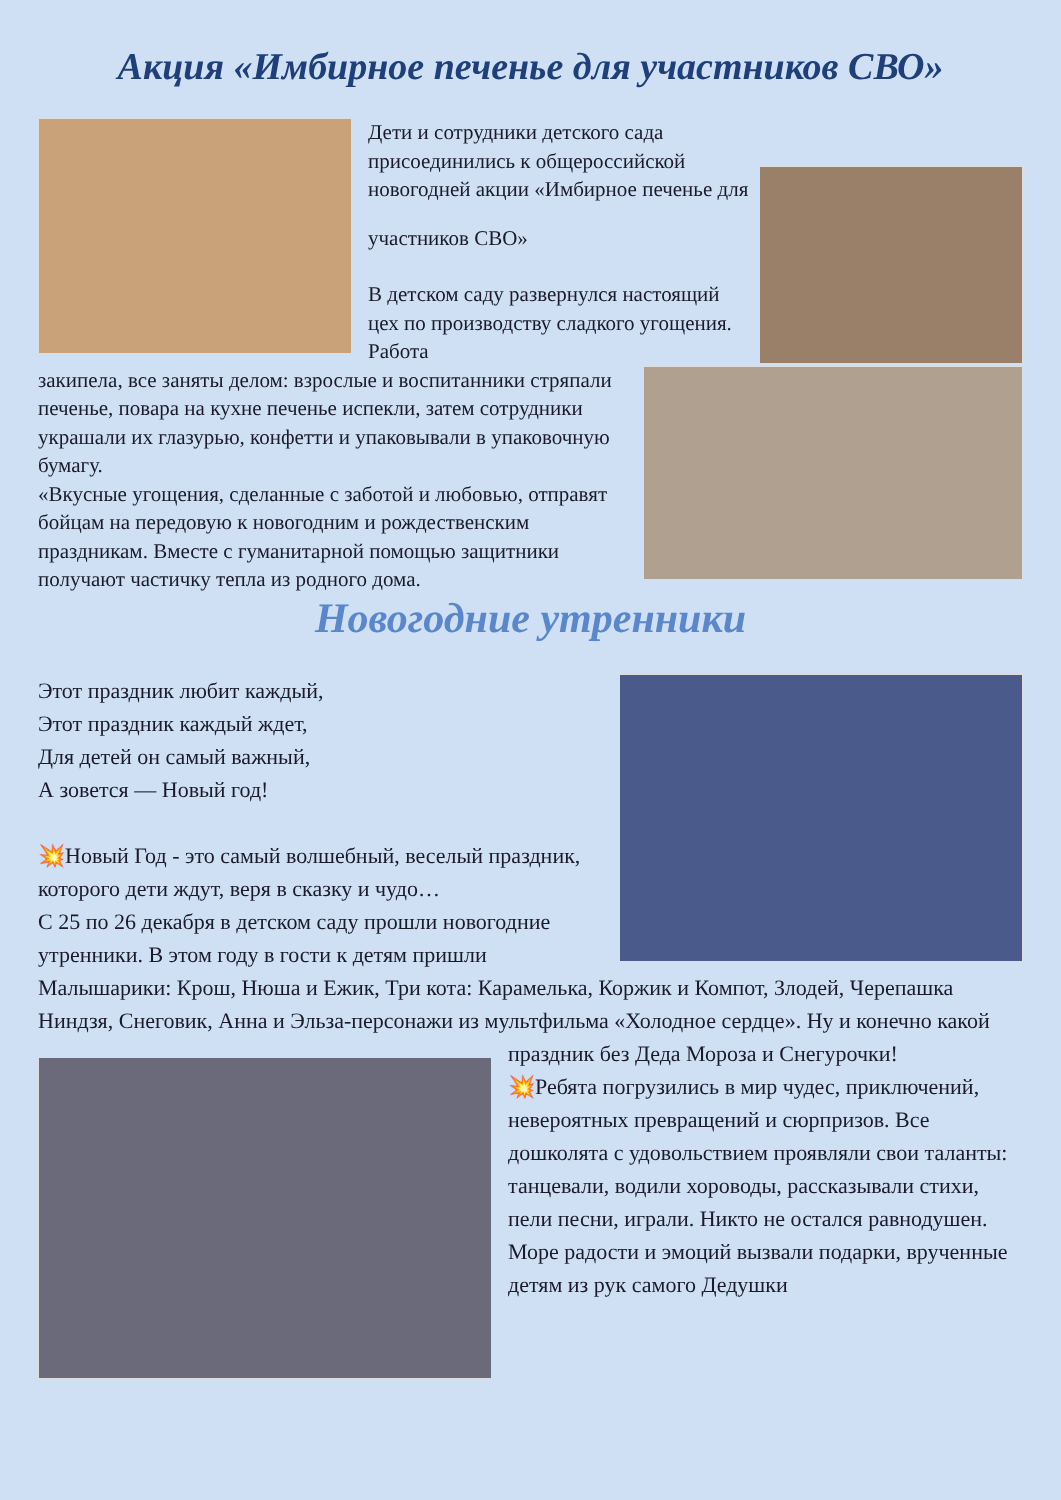Акция «Имбирное печенье для участников СВО»
Дети и сотрудники детского сада присоединились к общероссийской новогодней акции «Имбирное печенье для
участников СВО»
В детском саду развернулся настоящий цех по производству сладкого угощения. Работа
закипела, все заняты делом: взрослые и воспитанники стряпали печенье, повара на кухне печенье испекли, затем сотрудники украшали их глазурью, конфетти и упаковывали в упаковочную бумагу.
«Вкусные угощения, сделанные с заботой и любовью, отправят бойцам на передовую к новогодним и рождественским праздникам. Вместе с гуманитарной помощью защитники получают частичку тепла из родного дома.
Новогодние утренники
Этот праздник любит каждый,
Этот праздник каждый ждет,
Для детей он самый важный,
А зовется — Новый год!
💥Новый Год - это самый волшебный, веселый праздник, которого дети ждут, веря в сказку и чудо…
С 25 по 26 декабря в детском саду прошли новогодние утренники. В этом году в гости к детям пришли Малышарики: Крош, Нюша и Ежик, Три кота: Карамелька, Коржик и Компот, Злодей, Черепашка Ниндзя, Снеговик, Анна и Эльза-персонажи из мультфильма «Холодное сердце». Ну и конечно какой
праздник без Деда Мороза и Снегурочки!
💥Ребята погрузились в мир чудес, приключений, невероятных превращений и сюрпризов. Все дошколята с удовольствием проявляли свои таланты: танцевали, водили хороводы, рассказывали стихи, пели песни, играли. Никто не остался равнодушен. Море радости и эмоций вызвали подарки, врученные детям из рук самого Дедушки